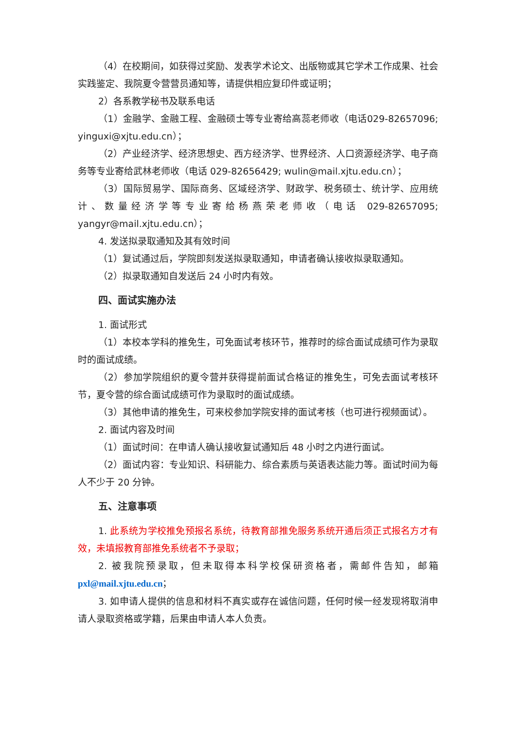（4）在校期间，如获得过奖励、发表学术论文、出版物或其它学术工作成果、社会实践鉴定、我院夏令营营员通知等，请提供相应复印件或证明；
2）各系教学秘书及联系电话
（1）金融学、金融工程、金融硕士等专业寄给高蕊老师收（电话029-82657096; yinguxi@xjtu.edu.cn）；
（2）产业经济学、经济思想史、西方经济学、世界经济、人口资源经济学、电子商务等专业寄给武林老师收（电话 029-82656429; wulin@mail.xjtu.edu.cn）；
（3）国际贸易学、国际商务、区域经济学、财政学、税务硕士、统计学、应用统计、数量经济学等专业寄给杨燕荣老师收（电话 029-82657095; yangyr@mail.xjtu.edu.cn）；
4. 发送拟录取通知及其有效时间
（1）复试通过后，学院即刻发送拟录取通知，申请者确认接收拟录取通知。
（2）拟录取通知自发送后 24 小时内有效。
四、面试实施办法
1. 面试形式
（1）本校本学科的推免生，可免面试考核环节，推荐时的综合面试成绩可作为录取时的面试成绩。
（2）参加学院组织的夏令营并获得提前面试合格证的推免生，可免去面试考核环节，夏令营的综合面试成绩可作为录取时的面试成绩。
（3）其他申请的推免生，可来校参加学院安排的面试考核（也可进行视频面试）。
2. 面试内容及时间
（1）面试时间：在申请人确认接收复试通知后 48 小时之内进行面试。
（2）面试内容：专业知识、科研能力、综合素质与英语表达能力等。面试时间为每人不少于 20 分钟。
五、注意事项
1. 此系统为学校推免预报名系统，待教育部推免服务系统开通后须正式报名方才有效，未填报教育部推免系统者不予录取；
2. 被我院预录取，但未取得本科学校保研资格者，需邮件告知，邮箱 pxl@mail.xjtu.edu.cn；
3. 如申请人提供的信息和材料不真实或存在诚信问题，任何时候一经发现将取消申请人录取资格或学籍，后果由申请人本人负责。